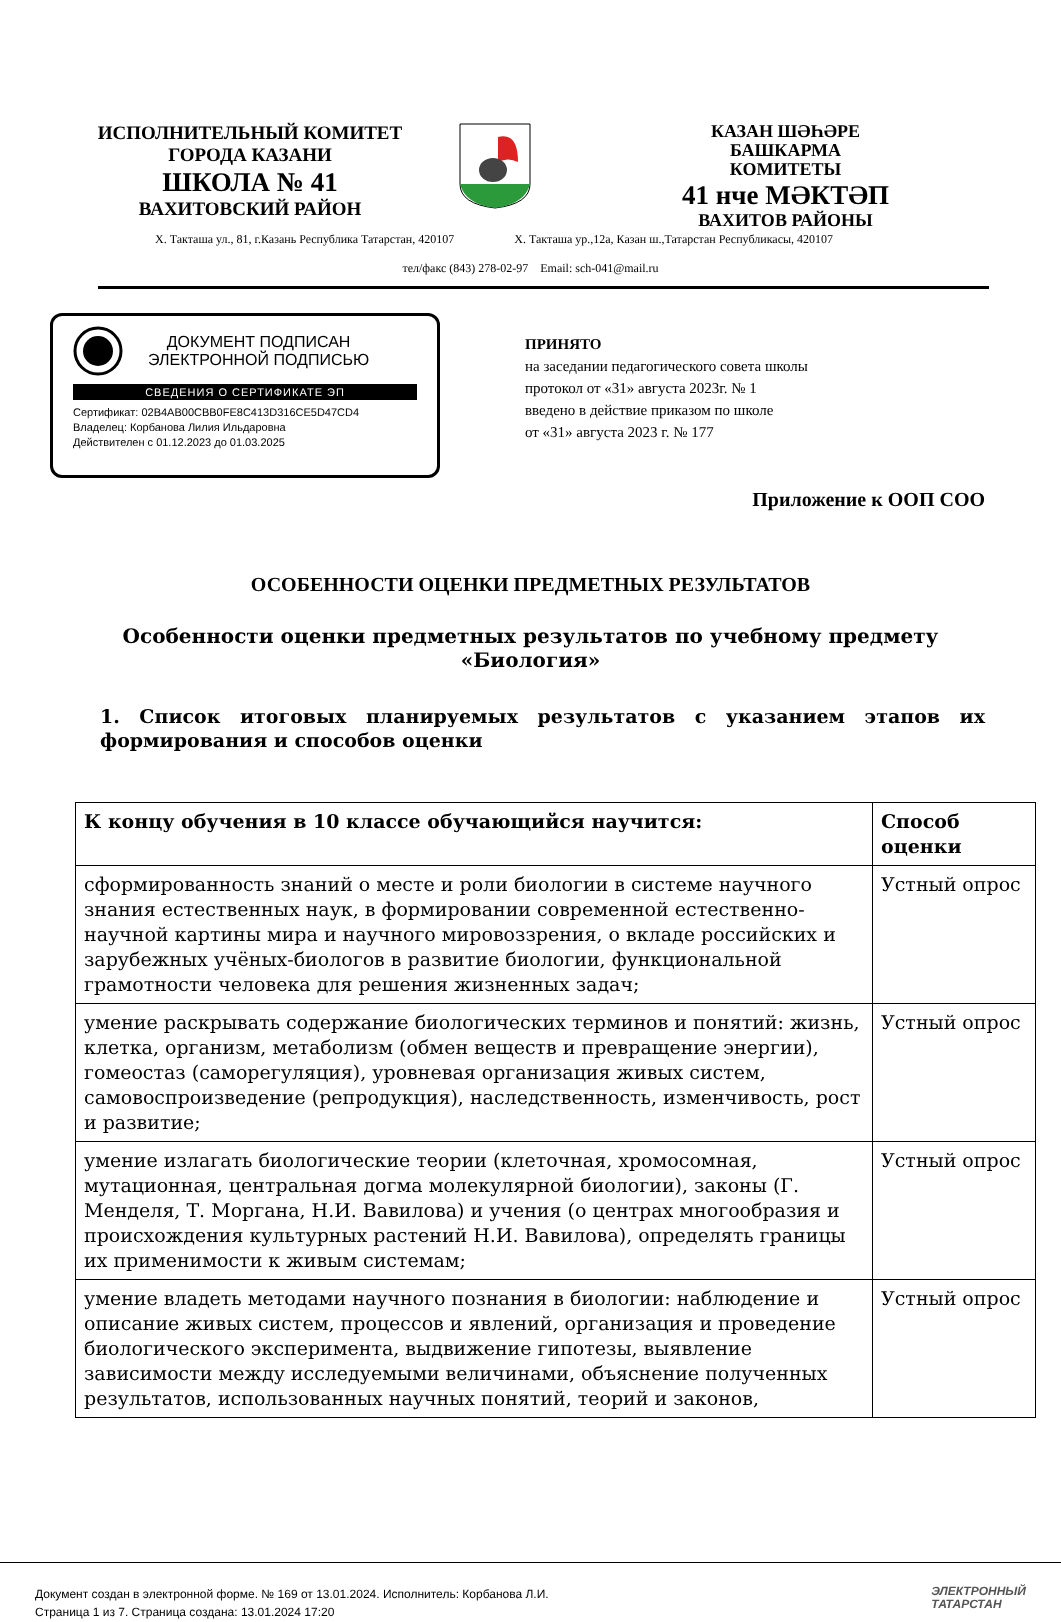ИСПОЛНИТЕЛЬНЫЙ КОМИТЕТ
ГОРОДА КАЗАНИ
ШКОЛА № 41
ВАХИТОВСКИЙ РАЙОН
КАЗАН ШӘҺӘРЕ
БАШКАРМА
КОМИТЕТЫ
41 нче МӘКТӘП
ВАХИТОВ РАЙОНЫ
Х. Такташа ул., 81, г.Казань Республика Татарстан, 420107 Х. Такташа ур.,12а, Казан ш.,Татарстан Республикасы, 420107
тел/факс (843) 278-02-97 Email: sch-041@mail.ru
ДОКУМЕНТ ПОДПИСАН
ЭЛЕКТРОННОЙ ПОДПИСЬЮ
СВЕДЕНИЯ О СЕРТИФИКАТЕ ЭП
Сертификат: 02B4AB00CBB0FE8C413D316CE5D47CD4
Владелец: Корбанова Лилия Ильдаровна
Действителен с 01.12.2023 до 01.03.2025
ПРИНЯТО
на заседании педагогического совета школы
протокол от «31» августа 2023г. № 1
введено в действие приказом по школе
от «31» августа 2023 г. № 177
Приложение к ООП СОО
ОСОБЕННОСТИ ОЦЕНКИ ПРЕДМЕТНЫХ РЕЗУЛЬТАТОВ
Особенности оценки предметных результатов по учебному предмету
«Биология»
1. Список итоговых планируемых результатов с указанием этапов их формирования и способов оценки
| К концу обучения в 10 классе обучающийся научится: | Способ оценки |
| --- | --- |
| сформированность знаний о месте и роли биологии в системе научного знания естественных наук, в формировании современной естественно-научной картины мира и научного мировоззрения, о вкладе российских и зарубежных учёных-биологов в развитие биологии, функциональной грамотности человека для решения жизненных задач; | Устный опрос |
| умение раскрывать содержание биологических терминов и понятий: жизнь, клетка, организм, метаболизм (обмен веществ и превращение энергии), гомеостаз (саморегуляция), уровневая организация живых систем, самовоспроизведение (репродукция), наследственность, изменчивость, рост и развитие; | Устный опрос |
| умение излагать биологические теории (клеточная, хромосомная, мутационная, центральная догма молекулярной биологии), законы (Г. Менделя, Т. Моргана, Н.И. Вавилова) и учения (о центрах многообразия и происхождения культурных растений Н.И. Вавилова), определять границы их применимости к живым системам; | Устный опрос |
| умение владеть методами научного познания в биологии: наблюдение и описание живых систем, процессов и явлений, организация и проведение биологического эксперимента, выдвижение гипотезы, выявление зависимости между исследуемыми величинами, объяснение полученных результатов, использованных научных понятий, теорий и законов, | Устный опрос |
Документ создан в электронной форме. № 169 от 13.01.2024. Исполнитель: Корбанова Л.И.
Страница 1 из 7. Страница создана: 13.01.2024 17:20
ЭЛЕКТРОННЫЙ
ТАТАРСТАН